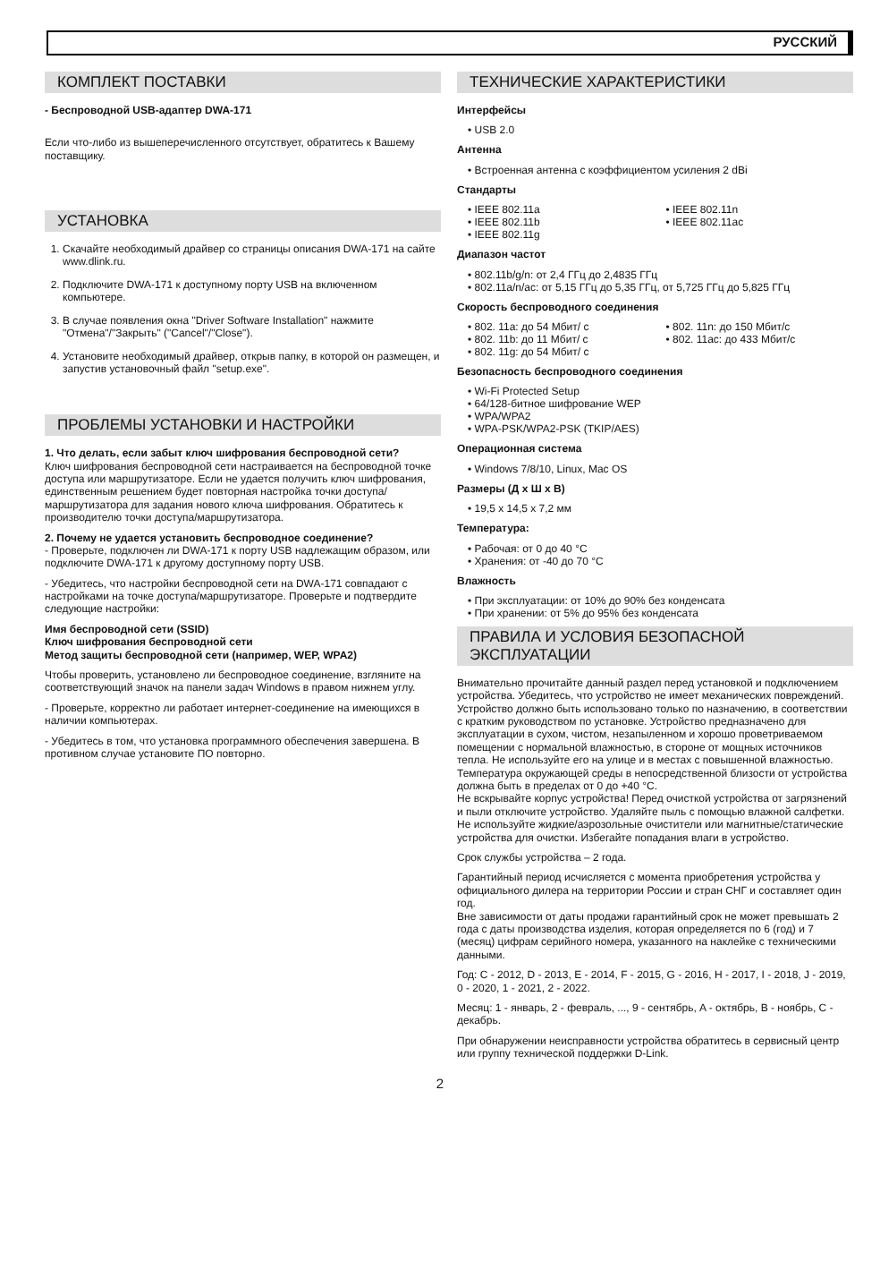РУССКИЙ
КОМПЛЕКТ ПОСТАВКИ
- Беспроводной USB-адаптер DWA-171
Если что-либо из вышеперечисленного отсутствует, обратитесь к Вашему поставщику.
УСТАНОВКА
1. Скачайте необходимый драйвер со страницы описания DWA-171 на сайте www.dlink.ru.
2. Подключите DWA-171 к доступному порту USB на включенном компьютере.
3. В случае появления окна "Driver Software Installation" нажмите "Отмена"/"Закрыть" ("Cancel"/"Close").
4. Установите необходимый драйвер, открыв папку, в которой он размещен, и запустив установочный файл "setup.exe".
ПРОБЛЕМЫ УСТАНОВКИ И НАСТРОЙКИ
1. Что делать, если забыт ключ шифрования беспроводной сети?
Ключ шифрования беспроводной сети настраивается на беспроводной точке доступа или маршрутизаторе. Если не удается получить ключ шифрования, единственным решением будет повторная настройка точки доступа/маршрутизатора для задания нового ключа шифрования. Обратитесь к производителю точки доступа/маршрутизатора.
2. Почему не удается установить беспроводное соединение?
- Проверьте, подключен ли DWA-171 к порту USB надлежащим образом, или подключите DWA-171 к другому доступному порту USB.
- Убедитесь, что настройки беспроводной сети на DWA-171 совпадают с настройками на точке доступа/маршрутизаторе. Проверьте и подтвердите следующие настройки:
Имя беспроводной сети (SSID)
Ключ шифрования беспроводной сети
Метод защиты беспроводной сети (например, WEP, WPA2)
Чтобы проверить, установлено ли беспроводное соединение, взгляните на соответствующий значок на панели задач Windows в правом нижнем углу.
- Проверьте, корректно ли работает интернет-соединение на имеющихся в наличии компьютерах.
- Убедитесь в том, что установка программного обеспечения завершена. В противном случае установите ПО повторно.
ТЕХНИЧЕСКИЕ ХАРАКТЕРИСТИКИ
Интерфейсы
• USB 2.0
Антенна
• Встроенная антенна с коэффициентом усиления 2 dBi
Стандарты
• IEEE 802.11a
• IEEE 802.11b
• IEEE 802.11g
• IEEE 802.11n
• IEEE 802.11ac
Диапазон частот
• 802.11b/g/n: от 2,4 ГГц до 2,4835 ГГц
• 802.11a/n/ac: от 5,15 ГГц до 5,35 ГГц, от 5,725 ГГц до 5,825 ГГц
Скорость беспроводного соединения
• 802. 11a: до 54 Мбит/ с
• 802. 11b: до 11 Мбит/ с
• 802. 11g: до 54 Мбит/ с
• 802. 11n: до 150 Мбит/с
• 802. 11ac: до 433 Мбит/с
Безопасность беспроводного соединения
• Wi-Fi Protected Setup
• 64/128-битное шифрование WEP
• WPA/WPA2
• WPA-PSK/WPA2-PSK (TKIP/AES)
Операционная система
• Windows 7/8/10, Linux, Mac OS
Размеры (Д х Ш х В)
• 19,5 x 14,5 x 7,2 мм
Температура:
• Рабочая: от 0 до 40 °C
• Хранения: от -40 до 70 °C
Влажность
• При эксплуатации: от 10% до 90% без конденсата
• При хранении: от 5% до 95% без конденсата
ПРАВИЛА И УСЛОВИЯ БЕЗОПАСНОЙ ЭКСПЛУАТАЦИИ
Внимательно прочитайте данный раздел перед установкой и подключением устройства. Убедитесь, что устройство не имеет механических повреждений. Устройство должно быть использовано только по назначению, в соответствии с кратким руководством по установке. Устройство предназначено для эксплуатации в сухом, чистом, незапыленном и хорошо проветриваемом помещении с нормальной влажностью, в стороне от мощных источников тепла. Не используйте его на улице и в местах с повышенной влажностью. Температура окружающей среды в непосредственной близости от устройства должна быть в пределах от 0 до +40 °C.
Не вскрывайте корпус устройства! Перед очисткой устройства от загрязнений и пыли отключите устройство. Удаляйте пыль с помощью влажной салфетки. Не используйте жидкие/аэрозольные очистители или магнитные/статические устройства для очистки. Избегайте попадания влаги в устройство.
Срок службы устройства – 2 года.
Гарантийный период исчисляется с момента приобретения устройства у официального дилера на территории России и стран СНГ и составляет один год.
Вне зависимости от даты продажи гарантийный срок не может превышать 2 года с даты производства изделия, которая определяется по 6 (год) и 7 (месяц) цифрам серийного номера, указанного на наклейке с техническими данными.
Год: C - 2012, D - 2013, E - 2014, F - 2015, G - 2016, H - 2017, I - 2018, J - 2019, 0 - 2020, 1 - 2021, 2 - 2022.
Месяц: 1 - январь, 2 - февраль, ..., 9 - сентябрь, A - октябрь, B - ноябрь, C - декабрь.
При обнаружении неисправности устройства обратитесь в сервисный центр или группу технической поддержки D-Link.
2